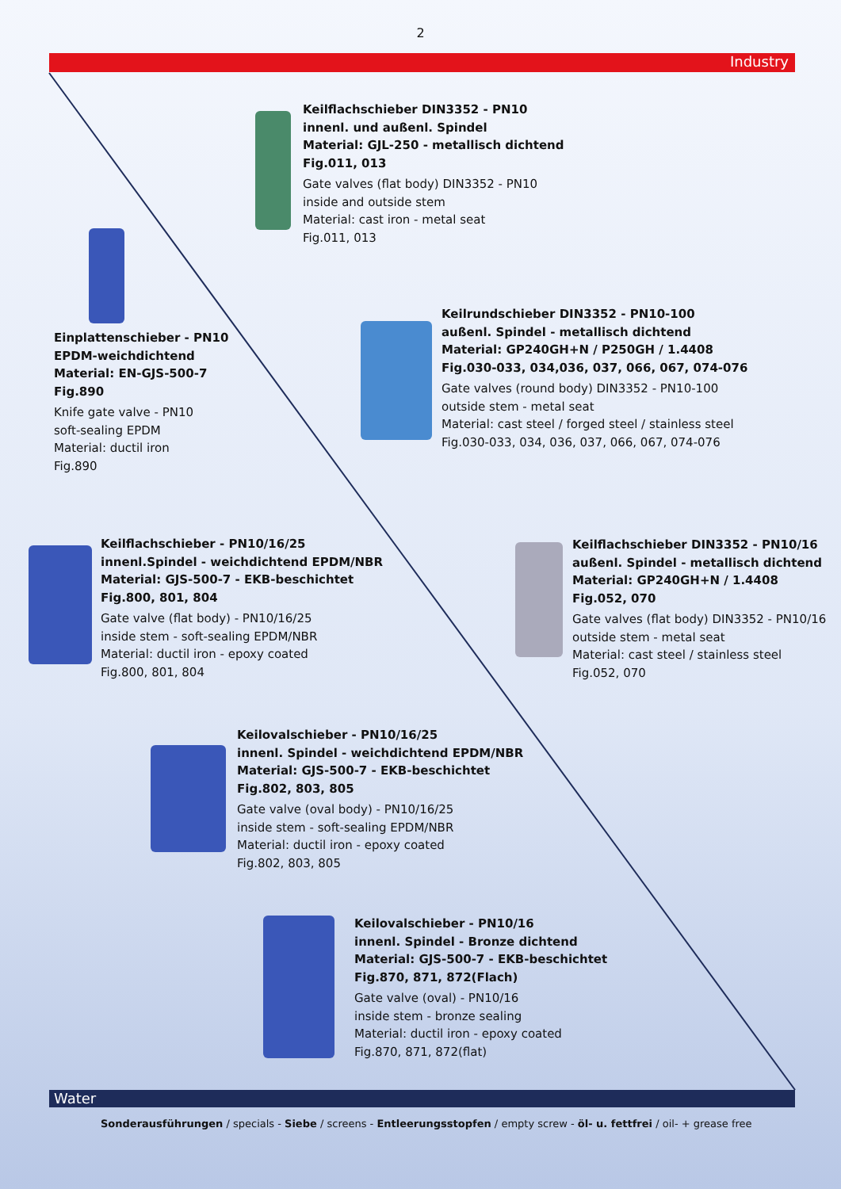2
Industry
Keilflachschieber DIN3352 - PN10
innenl. und außenl. Spindel
Material: GJL-250 - metallisch dichtend
Fig.011, 013
Gate valves (flat body) DIN3352 - PN10
inside and outside stem
Material: cast iron - metal seat
Fig.011, 013
Einplattenschieber - PN10
EPDM-weichdichtend
Material: EN-GJS-500-7
Fig.890
Knife gate valve - PN10
soft-sealing EPDM
Material: ductil iron
Fig.890
Keilrundschieber DIN3352 - PN10-100
außenl. Spindel - metallisch dichtend
Material: GP240GH+N / P250GH / 1.4408
Fig.030-033, 034,036, 037, 066, 067, 074-076
Gate valves (round body) DIN3352 - PN10-100
outside stem - metal seat
Material: cast steel / forged steel / stainless steel
Fig.030-033, 034, 036, 037, 066, 067, 074-076
Keilflachschieber - PN10/16/25
innenl.Spindel - weichdichtend EPDM/NBR
Material: GJS-500-7 - EKB-beschichtet
Fig.800, 801, 804
Gate valve (flat body) - PN10/16/25
inside stem - soft-sealing EPDM/NBR
Material: ductil iron - epoxy coated
Fig.800, 801, 804
Keilflachschieber DIN3352 - PN10/16
außenl. Spindel - metallisch dichtend
Material: GP240GH+N / 1.4408
Fig.052, 070
Gate valves (flat body) DIN3352 - PN10/16
outside stem - metal seat
Material: cast steel / stainless steel
Fig.052, 070
Keilovalschieber - PN10/16/25
innenl. Spindel - weichdichtend EPDM/NBR
Material: GJS-500-7 - EKB-beschichtet
Fig.802, 803, 805
Gate valve (oval body) - PN10/16/25
inside stem - soft-sealing EPDM/NBR
Material: ductil iron - epoxy coated
Fig.802, 803, 805
Keilovalschieber - PN10/16
innenl. Spindel - Bronze dichtend
Material: GJS-500-7 - EKB-beschichtet
Fig.870, 871, 872(Flach)
Gate valve (oval) - PN10/16
inside stem - bronze sealing
Material: ductil iron - epoxy coated
Fig.870, 871, 872(flat)
Water
Sonderausführungen / specials - Siebe / screens - Entleerungsstopfen / empty screw - öl- u. fettfrei / oil- + grease free